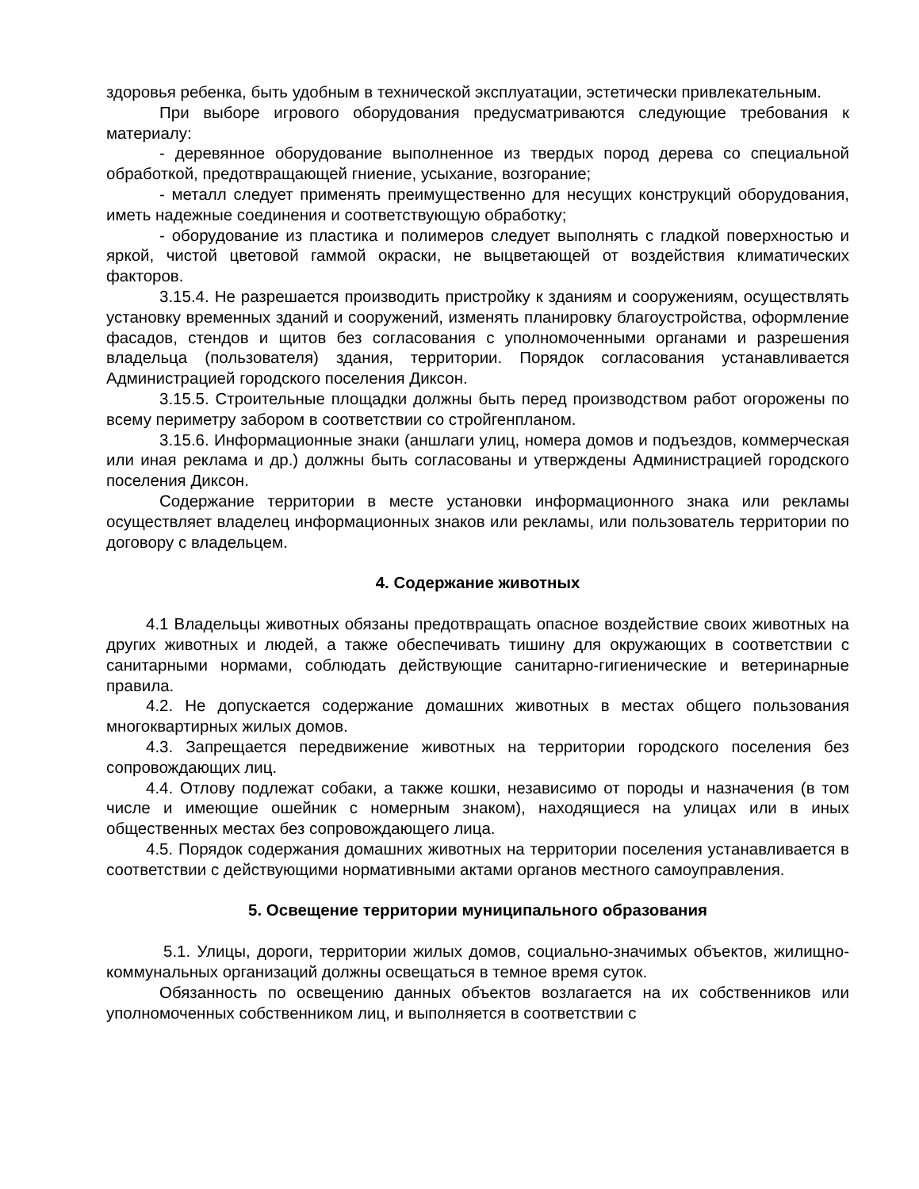здоровья ребенка, быть удобным в технической эксплуатации, эстетически привлекательным.
При выборе игрового оборудования предусматриваются следующие требования к материалу:
- деревянное оборудование выполненное из твердых пород дерева со специальной обработкой, предотвращающей гниение, усыхание, возгорание;
- металл следует применять преимущественно для несущих конструкций оборудования, иметь надежные соединения и соответствующую обработку;
- оборудование из пластика и полимеров следует выполнять с гладкой поверхностью и яркой, чистой цветовой гаммой окраски, не выцветающей от воздействия климатических факторов.
3.15.4. Не разрешается производить пристройку к зданиям и сооружениям, осуществлять установку временных зданий и сооружений, изменять планировку благоустройства, оформление фасадов, стендов и щитов без согласования с уполномоченными органами и разрешения владельца (пользователя) здания, территории. Порядок согласования устанавливается Администрацией городского поселения Диксон.
3.15.5. Строительные площадки должны быть перед производством работ огорожены по всему периметру забором в соответствии со стройгенпланом.
3.15.6. Информационные знаки (аншлаги улиц, номера домов и подъездов, коммерческая или иная реклама и др.) должны быть согласованы и утверждены Администрацией городского поселения Диксон.
Содержание территории в месте установки информационного знака или рекламы осуществляет владелец информационных знаков или рекламы, или пользователь территории по договору с владельцем.
4. Содержание животных
4.1 Владельцы животных обязаны предотвращать опасное воздействие своих животных на других животных и людей, а также обеспечивать тишину для окружающих в соответствии с санитарными нормами, соблюдать действующие санитарно-гигиенические и ветеринарные правила.
4.2. Не допускается содержание домашних животных в местах общего пользования многоквартирных жилых домов.
4.3. Запрещается передвижение животных на территории городского поселения без сопровождающих лиц.
4.4. Отлову подлежат собаки, а также кошки, независимо от породы и назначения (в том числе и имеющие ошейник с номерным знаком), находящиеся на улицах или в иных общественных местах без сопровождающего лица.
4.5. Порядок содержания домашних животных на территории поселения устанавливается в соответствии с действующими нормативными актами органов местного самоуправления.
5. Освещение территории муниципального образования
5.1. Улицы, дороги, территории жилых домов, социально-значимых объектов, жилищно-коммунальных организаций должны освещаться в темное время суток.
Обязанность по освещению данных объектов возлагается на их собственников или уполномоченных собственником лиц, и выполняется в соответствии с